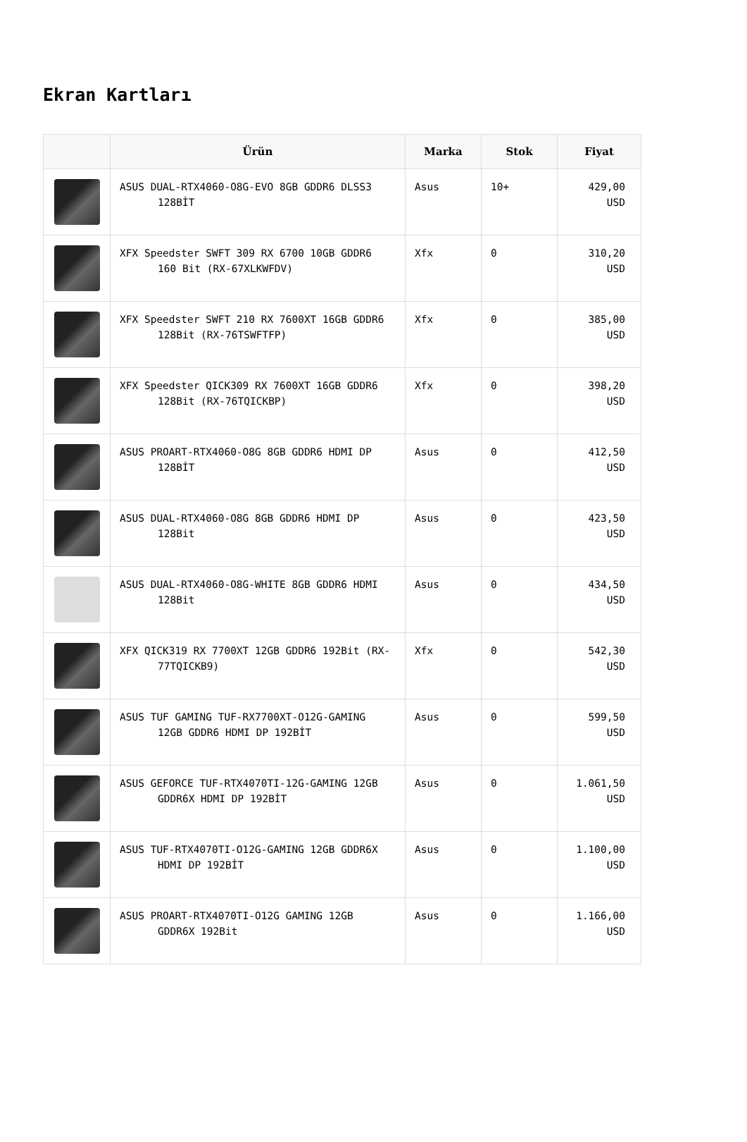Ekran Kartları
| | Ürün | Marka | Stok | Fiyat |
| --- | --- | --- | --- | --- |
| | ASUS DUAL-RTX4060-O8G-EVO 8GB GDDR6 DLSS3 128BİT | Asus | 10+ | 429,00 USD |
| | XFX Speedster SWFT 309 RX 6700 10GB GDDR6 160 Bit (RX-67XLKWFDV) | Xfx | 0 | 310,20 USD |
| | XFX Speedster SWFT 210 RX 7600XT 16GB GDDR6 128Bit (RX-76TSWFTFP) | Xfx | 0 | 385,00 USD |
| | XFX Speedster QICK309 RX 7600XT 16GB GDDR6 128Bit (RX-76TQICKBP) | Xfx | 0 | 398,20 USD |
| | ASUS PROART-RTX4060-O8G 8GB GDDR6 HDMI DP 128BİT | Asus | 0 | 412,50 USD |
| | ASUS DUAL-RTX4060-O8G 8GB GDDR6 HDMI DP 128Bit | Asus | 0 | 423,50 USD |
| | ASUS DUAL-RTX4060-O8G-WHITE 8GB GDDR6 HDMI 128Bit | Asus | 0 | 434,50 USD |
| | XFX QICK319 RX 7700XT 12GB GDDR6 192Bit (RX-77TQICKB9) | Xfx | 0 | 542,30 USD |
| | ASUS TUF GAMING TUF-RX7700XT-O12G-GAMING 12GB GDDR6 HDMI DP 192BİT | Asus | 0 | 599,50 USD |
| | ASUS GEFORCE TUF-RTX4070TI-12G-GAMING 12GB GDDR6X HDMI DP 192BİT | Asus | 0 | 1.061,50 USD |
| | ASUS TUF-RTX4070TI-O12G-GAMING 12GB GDDR6X HDMI DP 192BİT | Asus | 0 | 1.100,00 USD |
| | ASUS PROART-RTX4070TI-O12G GAMING 12GB GDDR6X 192Bit | Asus | 0 | 1.166,00 USD |